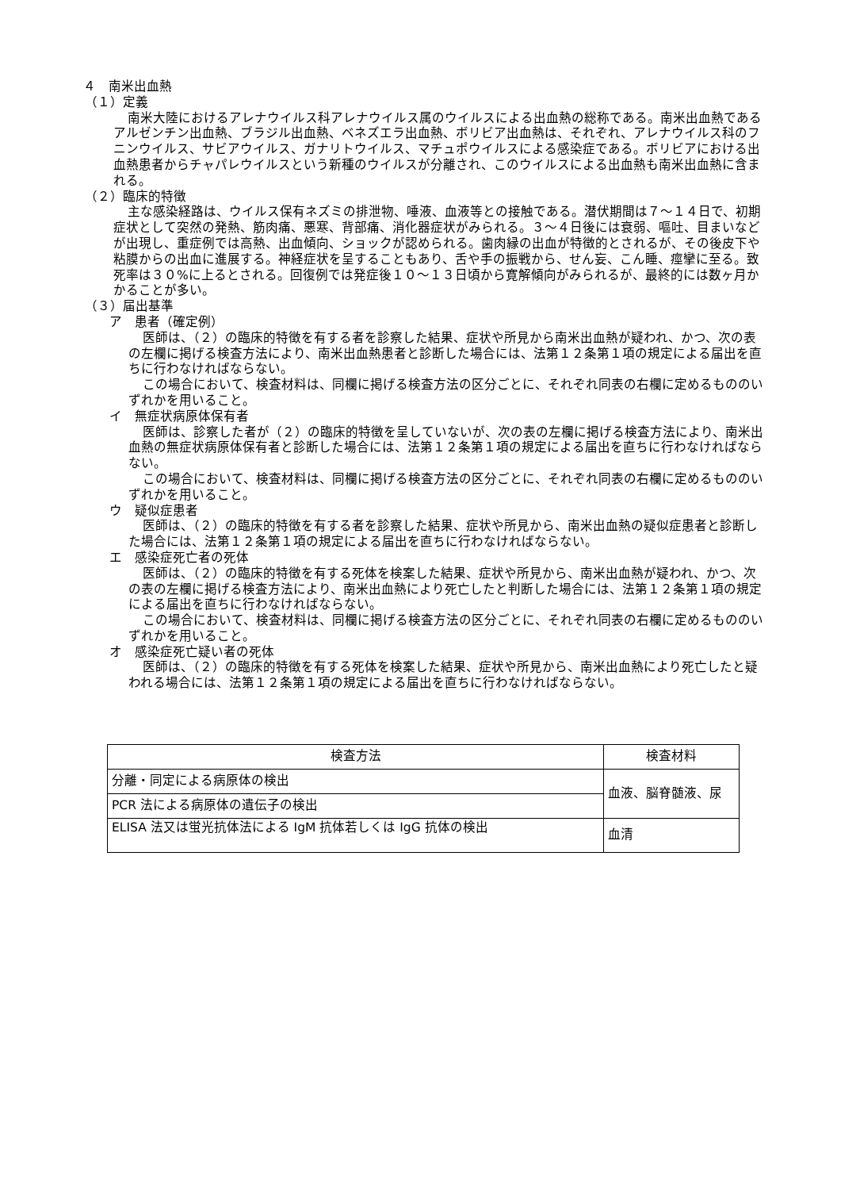４　南米出血熱
（１）定義
南米大陸におけるアレナウイルス科アレナウイルス属のウイルスによる出血熱の総称である。南米出血熱であるアルゼンチン出血熱、ブラジル出血熱、ベネズエラ出血熱、ボリビア出血熱は、それぞれ、アレナウイルス科のフニンウイルス、サビアウイルス、ガナリトウイルス、マチュポウイルスによる感染症である。ボリビアにおける出血熱患者からチャパレウイルスという新種のウイルスが分離され、このウイルスによる出血熱も南米出血熱に含まれる。
（２）臨床的特徴
主な感染経路は、ウイルス保有ネズミの排泄物、唾液、血液等との接触である。潜伏期間は７～１４日で、初期症状として突然の発熱、筋肉痛、悪寒、背部痛、消化器症状がみられる。３～４日後には衰弱、嘔吐、目まいなどが出現し、重症例では高熱、出血傾向、ショックが認められる。歯肉縁の出血が特徴的とされるが、その後皮下や粘膜からの出血に進展する。神経症状を呈することもあり、舌や手の振戦から、せん妄、こん睡、痙攣に至る。致死率は３０%に上るとされる。回復例では発症後１０～１３日頃から寛解傾向がみられるが、最終的には数ヶ月かかることが多い。
（３）届出基準
ア　患者（確定例）
医師は、（２）の臨床的特徴を有する者を診察した結果、症状や所見から南米出血熱が疑われ、かつ、次の表の左欄に掲げる検査方法により、南米出血熱患者と診断した場合には、法第１２条第１項の規定による届出を直ちに行わなければならない。
この場合において、検査材料は、同欄に掲げる検査方法の区分ごとに、それぞれ同表の右欄に定めるもののいずれかを用いること。
イ　無症状病原体保有者
医師は、診察した者が（２）の臨床的特徴を呈していないが、次の表の左欄に掲げる検査方法により、南米出血熱の無症状病原体保有者と診断した場合には、法第１２条第１項の規定による届出を直ちに行わなければならない。
この場合において、検査材料は、同欄に掲げる検査方法の区分ごとに、それぞれ同表の右欄に定めるもののいずれかを用いること。
ウ　疑似症患者
医師は、（２）の臨床的特徴を有する者を診察した結果、症状や所見から、南米出血熱の疑似症患者と診断した場合には、法第１２条第１項の規定による届出を直ちに行わなければならない。
エ　感染症死亡者の死体
医師は、（２）の臨床的特徴を有する死体を検案した結果、症状や所見から、南米出血熱が疑われ、かつ、次の表の左欄に掲げる検査方法により、南米出血熱により死亡したと判断した場合には、法第１２条第１項の規定による届出を直ちに行わなければならない。
この場合において、検査材料は、同欄に掲げる検査方法の区分ごとに、それぞれ同表の右欄に定めるもののいずれかを用いること。
オ　感染症死亡疑い者の死体
医師は、（２）の臨床的特徴を有する死体を検案した結果、症状や所見から、南米出血熱により死亡したと疑われる場合には、法第１２条第１項の規定による届出を直ちに行わなければならない。
| 検査方法 | 検査材料 |
| --- | --- |
| 分離・同定による病原体の検出 | 血液、脳脊髄液、尿 |
| PCR 法による病原体の遺伝子の検出 | |
| ELISA 法又は蛍光抗体法による IgM 抗体若しくは IgG 抗体の検出 | 血清 |